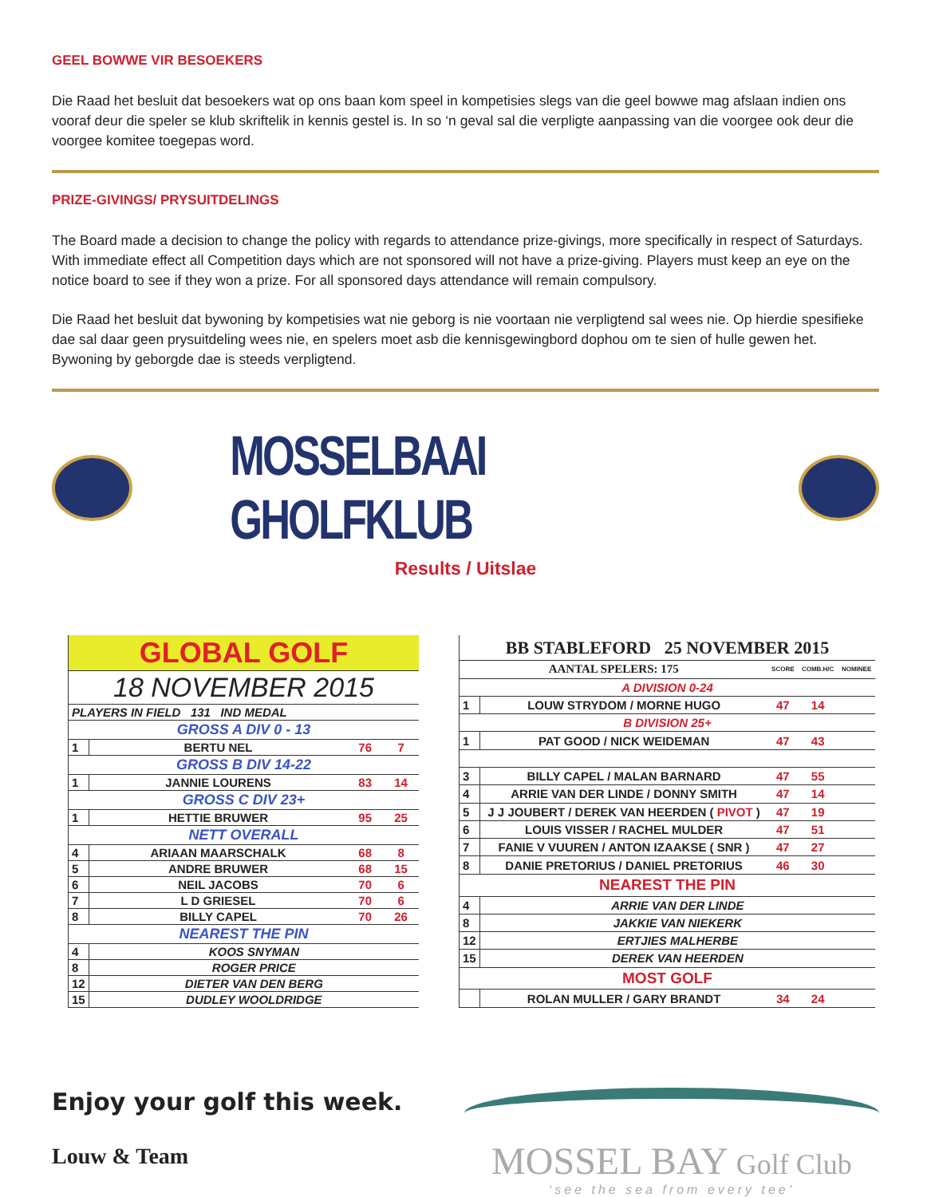GEEL BOWWE VIR BESOEKERS
Die Raad het besluit dat besoekers wat op ons baan kom speel in kompetisies slegs van die geel bowwe mag afslaan indien ons vooraf deur die speler se klub skriftelik in kennis gestel is. In so ‘n geval sal die verpligte aanpassing van die voorgee ook deur die voorgee komitee toegepas word.
PRIZE-GIVINGS/ PRYSUITDELINGS
The Board made a decision to change the policy with regards to attendance prize-givings, more specifically in respect of Saturdays. With immediate effect all Competition days which are not sponsored will not have a prize-giving. Players must keep an eye on the notice board to see if they won a prize. For all sponsored days attendance will remain compulsory.
Die Raad het besluit dat bywoning by kompetisies wat nie geborg is nie voortaan nie verpligtend sal wees nie. Op hierdie spesifieke dae sal daar geen prysuitdeling wees nie, en spelers moet asb die kennisgewingbord dophou om te sien of hulle gewen het. Bywoning by geborgde dae is steeds verpligtend.
MOSSELBAAI GHOLFKLUB
Results / Uitslae
| GLOBAL GOLF | | | |
| 18 NOVEMBER 2015 | | | |
| PLAYERS IN FIELD 131 IND MEDAL | | | |
| GROSS A DIV 0 - 13 | | | |
| 1 | BERTU NEL | 76 | 7 |
| GROSS B DIV 14-22 | | | |
| 1 | JANNIE LOURENS | 83 | 14 |
| GROSS C DIV 23+ | | | |
| 1 | HETTIE BRUWER | 95 | 25 |
| NETT OVERALL | | | |
| 4 | ARIAAN MAARSCHALK | 68 | 8 |
| 5 | ANDRE BRUWER | 68 | 15 |
| 6 | NEIL JACOBS | 70 | 6 |
| 7 | L D GRIESEL | 70 | 6 |
| 8 | BILLY CAPEL | 70 | 26 |
| NEAREST THE PIN | | | |
| 4 | KOOS SNYMAN | | |
| 8 | ROGER PRICE | | |
| 12 | DIETER VAN DEN BERG | | |
| 15 | DUDLEY WOOLDRIDGE | | |
| BB STABLEFORD 25 NOVEMBER 2015 | | | | |
| AANTAL SPELERS: 175 | | SCORE | COMB.H/C | NOMINEE |
| A DIVISION 0-24 | | | | |
| 1 | LOUW STRYDOM / MORNE HUGO | 47 | 14 | |
| B DIVISION 25+ | | | | |
| 1 | PAT GOOD / NICK WEIDEMAN | 47 | 43 | |
| 3 | BILLY CAPEL / MALAN BARNARD | 47 | 55 | |
| 4 | ARRIE VAN DER LINDE / DONNY SMITH | 47 | 14 | |
| 5 | J J JOUBERT / DEREK VAN HEERDEN ( PIVOT ) | 47 | 19 | |
| 6 | LOUIS VISSER / RACHEL MULDER | 47 | 51 | |
| 7 | FANIE V VUUREN / ANTON IZAAKSE ( SNR ) | 47 | 27 | |
| 8 | DANIE PRETORIUS / DANIEL PRETORIUS | 46 | 30 | |
| NEAREST THE PIN | | | | |
| 4 | ARRIE VAN DER LINDE | | | |
| 8 | JAKKIE VAN NIEKERK | | | |
| 12 | ERTJIES MALHERBE | | | |
| 15 | DEREK VAN HEERDEN | | | |
| MOST GOLF | | | | |
| | ROLAN MULLER / GARY BRANDT | 34 | 24 | |
Enjoy your golf this week.
Louw & Team
MOSSEL BAY Golf Club
‘see the sea from every tee’